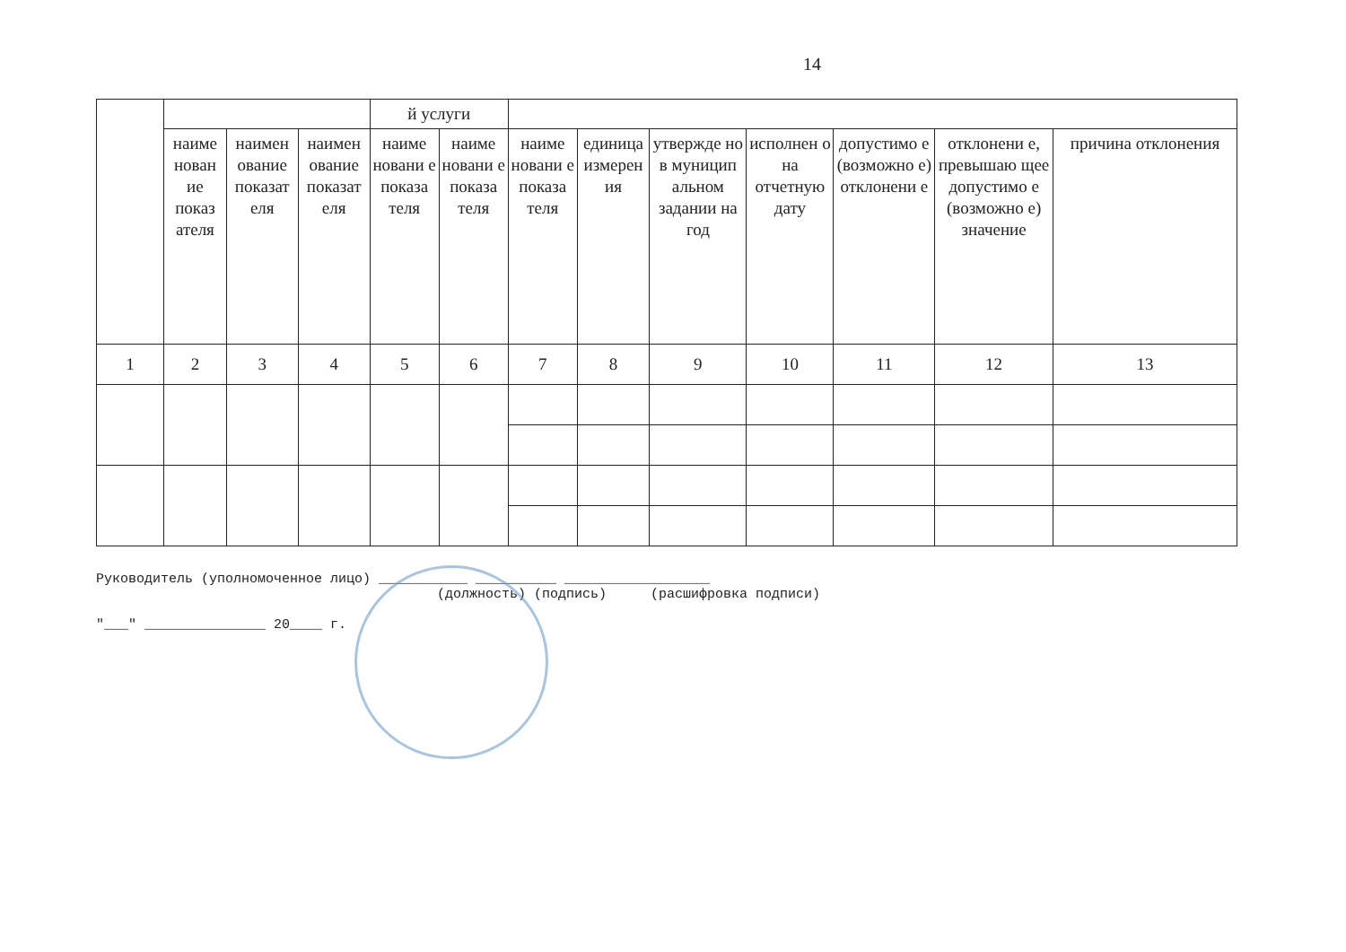14
| | | | | й услуги | | | | | | | | |
| --- | --- | --- | --- | --- | --- | --- | --- | --- | --- | --- | --- | --- |
| | наиме нован ие показ ателя | наимен ование показат еля | наимен ование показат еля | наиме новани е показа теля | наиме новани е показа теля | наиме новани е показа теля | единица измерен ия | утвержде но в муницип альном задании на год | исполнен о на отчетную дату | допустимо е (возможно е) отклонени е | отклонени е, превышаю щее допустимо е (возможно е) значение | причина отклонения |
| 1 | 2 | 3 | 4 | 5 | 6 | 7 | 8 | 9 | 10 | 11 | 12 | 13 |
Руководитель (уполномоченное лицо) ___________ __________ __________________
(должность) (подпись) (расшифровка подписи)
"___" _______________ 20____ г.